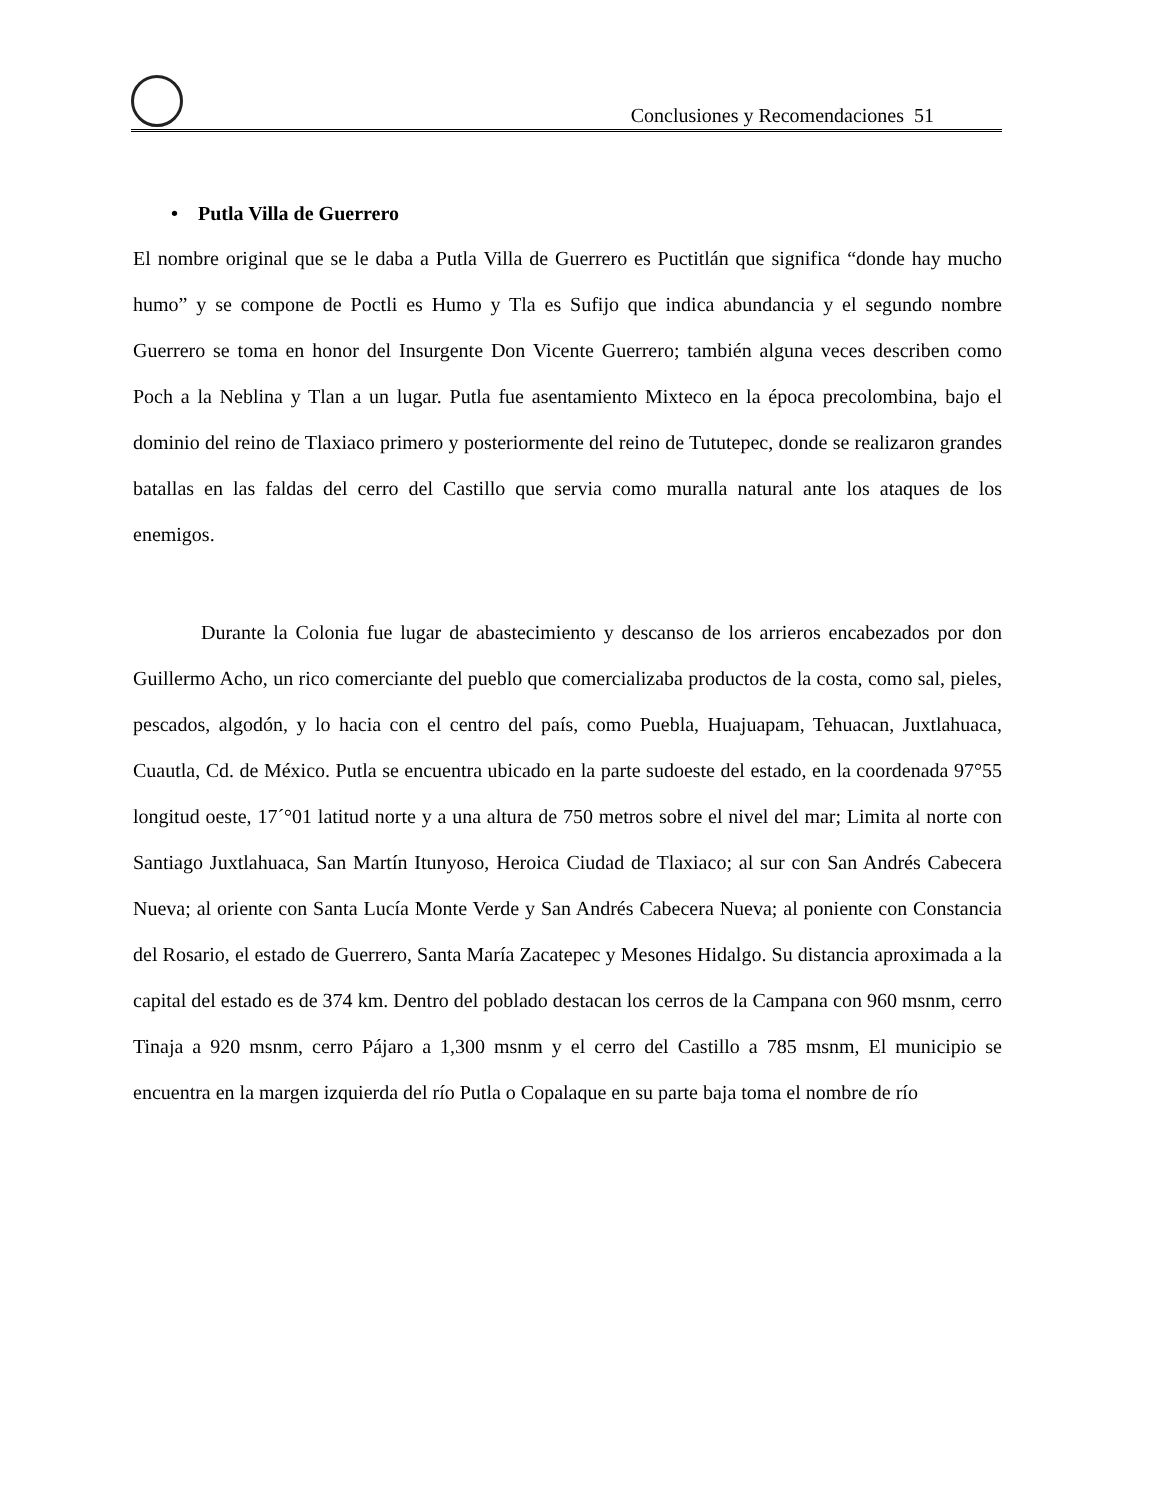Conclusiones y Recomendaciones 51
• Putla Villa de Guerrero
El nombre original que se le daba a Putla Villa de Guerrero es Puctitlán que significa “donde hay mucho humo” y se compone de Poctli es Humo y Tla es Sufijo que indica abundancia y el segundo nombre Guerrero se toma en honor del Insurgente Don Vicente Guerrero; también alguna veces describen como Poch a la Neblina y Tlan a un lugar. Putla fue asentamiento Mixteco en la época precolombina, bajo el dominio del reino de Tlaxiaco primero y posteriormente del reino de Tututepec, donde se realizaron grandes batallas en las faldas del cerro del Castillo que servia como muralla natural ante los ataques de los enemigos.
Durante la Colonia fue lugar de abastecimiento y descanso de los arrieros encabezados por don Guillermo Acho, un rico comerciante del pueblo que comercializaba productos de la costa, como sal, pieles, pescados, algodón, y lo hacia con el centro del país, como Puebla, Huajuapam, Tehuacan, Juxtlahuaca, Cuautla, Cd. de México. Putla se encuentra ubicado en la parte sudoeste del estado, en la coordenada 97°55 longitud oeste, 17´°01 latitud norte y a una altura de 750 metros sobre el nivel del mar; Limita al norte con Santiago Juxtlahuaca, San Martín Itunyoso, Heroica Ciudad de Tlaxiaco; al sur con San Andrés Cabecera Nueva; al oriente con Santa Lucía Monte Verde y San Andrés Cabecera Nueva; al poniente con Constancia del Rosario, el estado de Guerrero, Santa María Zacatepec y Mesones Hidalgo. Su distancia aproximada a la capital del estado es de 374 km. Dentro del poblado destacan los cerros de la Campana con 960 msnm, cerro Tinaja a 920 msnm, cerro Pájaro a 1,300 msnm y el cerro del Castillo a 785 msnm, El municipio se encuentra en la margen izquierda del río Putla o Copalaque en su parte baja toma el nombre de río